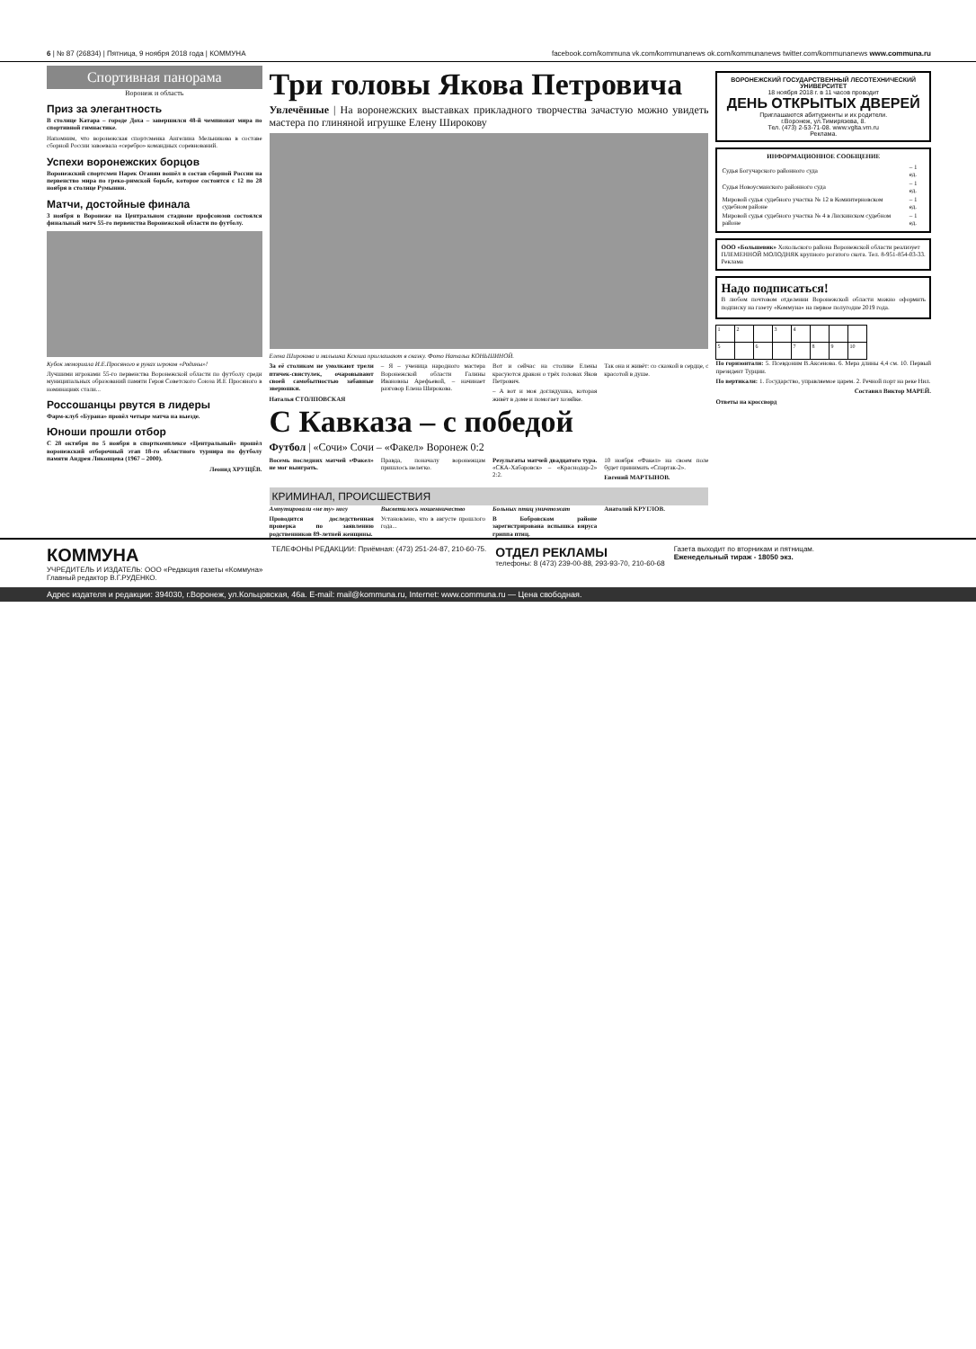6 | № 87 (26834) | Пятница, 9 ноября 2018 года | КОММУНА facebook.com/kommuna vk.com/kommunanews ok.com/kommunanews twitter.com/kommunanews www.communa.ru
Спортивная панорама
Воронеж и область
Приз за элегантность
В столице Катара – городе Доха – завершился 48-й чемпионат мира по спортивной гимнастике.
Напомним, что воронежская спортсменка Ангелина Мельникова в составе сборной России завоевала «серебро» командных соревнований.
Успехи воронежских борцов
Воронежский спортсмен Нарек Оганян вошёл в состав сборной России на первенство мира по греко-римской борьбе, которое состоится с 12 по 28 ноября в столице Румынии.
Матчи, достойные финала
3 ноября в Воронеже на Центральном стадионе профсоюзов состоялся финальный матч 55-го первенства Воронежской области по футболу.
Кубок мемориала И.Е.Просяного в руках игроков «Родины»!
Лучшими игроками 55-го первенства Воронежской области по футболу среди муниципальных образований памяти Героя Советского Союза И.Е Просяного в номинациях стали...
Россошанцы рвутся в лидеры
Фарм-клуб «Бурана» провёл четыре матча на выезде.
Юноши прошли отбор
С 28 октября по 5 ноября в спорткомплексе «Центральный» прошёл воронежский отборочный этап 18-го областного турнира по футболу памяти Андрея Ликонцева (1967 – 2000).
Леонид ХРУЩЁВ.
Три головы Якова Петровича
Увлечённые | На воронежских выставках прикладного творчества зачастую можно увидеть мастера по глиняной игрушке Елену Широкову
Елена Широкова и малышка Ксюша приглашают в сказку. Фото Натальи КОНЬШИНОЙ.
За её столиком не умолкают трели птичек-свистулек, очаровывают своей самобытностью забавные зверюшки.
Наталья СТОЛПОВСКАЯ
– Я – ученица народного мастера Воронежской области Галины Ивановны Арефьевой, – начинает разговор Елена Широкова.
Вот и сейчас на столике Елены красуются дракон о трёх головах Яков Петрович.
– А вот и моя доглядушка, которая живёт в доме и помогает хозяйке.
Так она и живёт: со сказкой в сердце, с красотой в душе.
С Кавказа – с победой
Футбол | «Сочи» Сочи – «Факел» Воронеж 0:2
Восемь последних матчей «Факел» не мог выиграть.
Правда, поначалу воронежцам пришлось нелегко.
Результаты матчей двадцатого тура. «СКА-Хабаровск» – «Краснодар-2» 2:2.
10 ноября «Факел» на своем поле будет принимать «Спартак-2».
Евгений МАРТЫНОВ.
КРИМИНАЛ, ПРОИСШЕСТВИЯ
Ампутировали «не ту» ногу
Проводится доследственная проверка по заявлению родственников 89-летней женщины.
Высветилось мошенничество
Установлено, что в августе прошлого года...
Больных птиц уничтожат
В Бобровском районе зарегистрирована вспышка вируса гриппа птиц.
Анатолий КРУГЛОВ.
ВОРОНЕЖСКИЙ ГОСУДАРСТВЕННЫЙ ЛЕСОТЕХНИЧЕСКИЙ УНИВЕРСИТЕТ
18 ноября 2018 г. в 11 часов проводит
ДЕНЬ ОТКРЫТЫХ ДВЕРЕЙ
Приглашаются абитуриенты и их родители.
г.Воронеж, ул.Тимирязева, 8.
Тел. (473) 2-53-71-08. www.vglta.vrn.ru
Реклама.
ИНФОРМАЦИОННОЕ СООБЩЕНИЕ
| Судья Богучарского районного суда | – 1 ед. |
| Судья Новоусманского районного суда | – 1 ед. |
| Мировой судья судебного участка № 12 в Коминтерновском судебном районе | – 1 ед. |
| Мировой судья судебного участка № 4 в Лискинском судебном районе | – 1 ед. |
ООО «Большевик» Хохольского района Воронежской области реализует ПЛЕМЕННОЙ МОЛОДНЯК крупного рогатого скота. Тел. 8-951-854-03-33. Реклама
Надо подписаться!
В любом почтовом отделении Воронежской области можно оформить подписку на газету «Коммуна» на первое полугодие 2019 года.
| 1 | 2 | | 3 | 4 | | | |
| 5 | | 6 | | 7 | 8 | 9 | 10 |
По горизонтали: 5. Псевдоним В.Аксенова. 6. Мера длины 4,4 см. 10. Первый президент Турции.
По вертикали: 1. Государство, управляемое царем. 2. Речной порт на реке Нил.
Составил Виктор МАРЕЙ.
Ответы на кроссворд
КОММУНА
УЧРЕДИТЕЛЬ И ИЗДАТЕЛЬ: ООО «Редакция газеты «Коммуна»
Главный редактор В.Г.РУДЕНКО.
ТЕЛЕФОНЫ РЕДАКЦИИ: Приёмная: (473) 251-24-87, 210-60-75.
ОТДЕЛ РЕКЛАМЫ
телефоны: 8 (473) 239-00-88, 293-93-70, 210-60-68
Газета выходит по вторникам и пятницам.
Еженедельный тираж - 18050 экз.
Адрес издателя и редакции: 394030, г.Воронеж, ул.Кольцовская, 46а. E-mail: mail@kommuna.ru, Internet: www.communa.ru — Цена свободная.